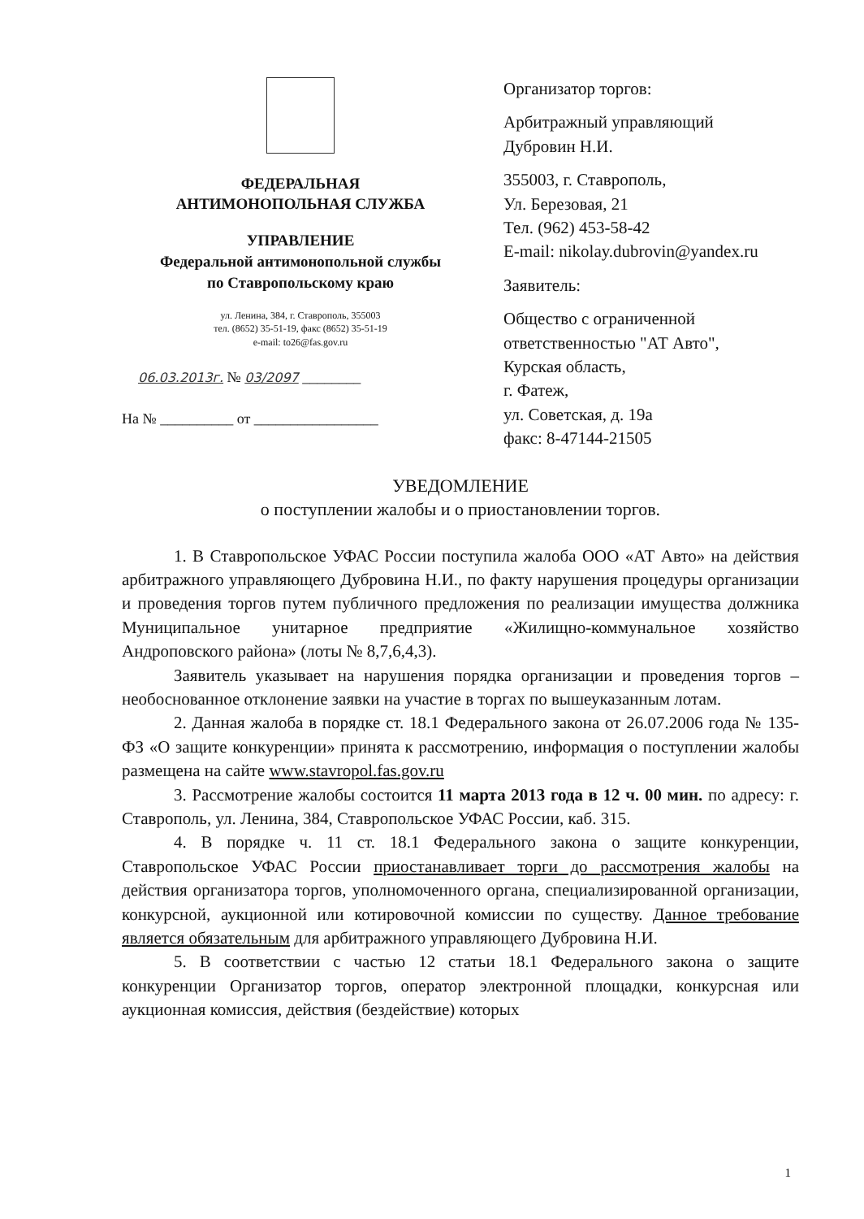ФЕДЕРАЛЬНАЯ
АНТИМОНОПОЛЬНАЯ СЛУЖБА
УПРАВЛЕНИЕ
Федеральной антимонопольной службы
по Ставропольскому краю
ул. Ленина, 384, г. Ставрополь, 355003
тел. (8652) 35-51-19, факс (8652) 35-51-19
e-mail: to26@fas.gov.ru
06.03.2013г. № 03/2097 ________
На № __________ от _________________
Организатор торгов:
Арбитражный управляющий
Дубровин Н.И.
355003, г. Ставрополь,
Ул. Березовая, 21
Тел. (962) 453-58-42
E-mail: nikolay.dubrovin@yandex.ru
Заявитель:
Общество с ограниченной
ответственностью "АТ Авто",
Курская область,
г. Фатеж,
ул. Советская, д. 19а
факс: 8-47144-21505
УВЕДОМЛЕНИЕ
о поступлении жалобы и о приостановлении торгов.
1. В Ставропольское УФАС России поступила жалоба ООО «АТ Авто» на действия арбитражного управляющего Дубровина Н.И., по факту нарушения процедуры организации и проведения торгов путем публичного предложения по реализации имущества должника Муниципальное унитарное предприятие «Жилищно-коммунальное хозяйство Андроповского района» (лоты № 8,7,6,4,3).
Заявитель указывает на нарушения порядка организации и проведения торгов – необоснованное отклонение заявки на участие в торгах по вышеуказанным лотам.
2. Данная жалоба в порядке ст. 18.1 Федерального закона от 26.07.2006 года № 135-ФЗ «О защите конкуренции» принята к рассмотрению, информация о поступлении жалобы размещена на сайте www.stavropol.fas.gov.ru
3. Рассмотрение жалобы состоится 11 марта 2013 года в 12 ч. 00 мин. по адресу: г. Ставрополь, ул. Ленина, 384, Ставропольское УФАС России, каб. 315.
4. В порядке ч. 11 ст. 18.1 Федерального закона о защите конкуренции, Ставропольское УФАС России приостанавливает торги до рассмотрения жалобы на действия организатора торгов, уполномоченного органа, специализированной организации, конкурсной, аукционной или котировочной комиссии по существу. Данное требование является обязательным для арбитражного управляющего Дубровина Н.И.
5. В соответствии с частью 12 статьи 18.1 Федерального закона о защите конкуренции Организатор торгов, оператор электронной площадки, конкурсная или аукционная комиссия, действия (бездействие) которых
1